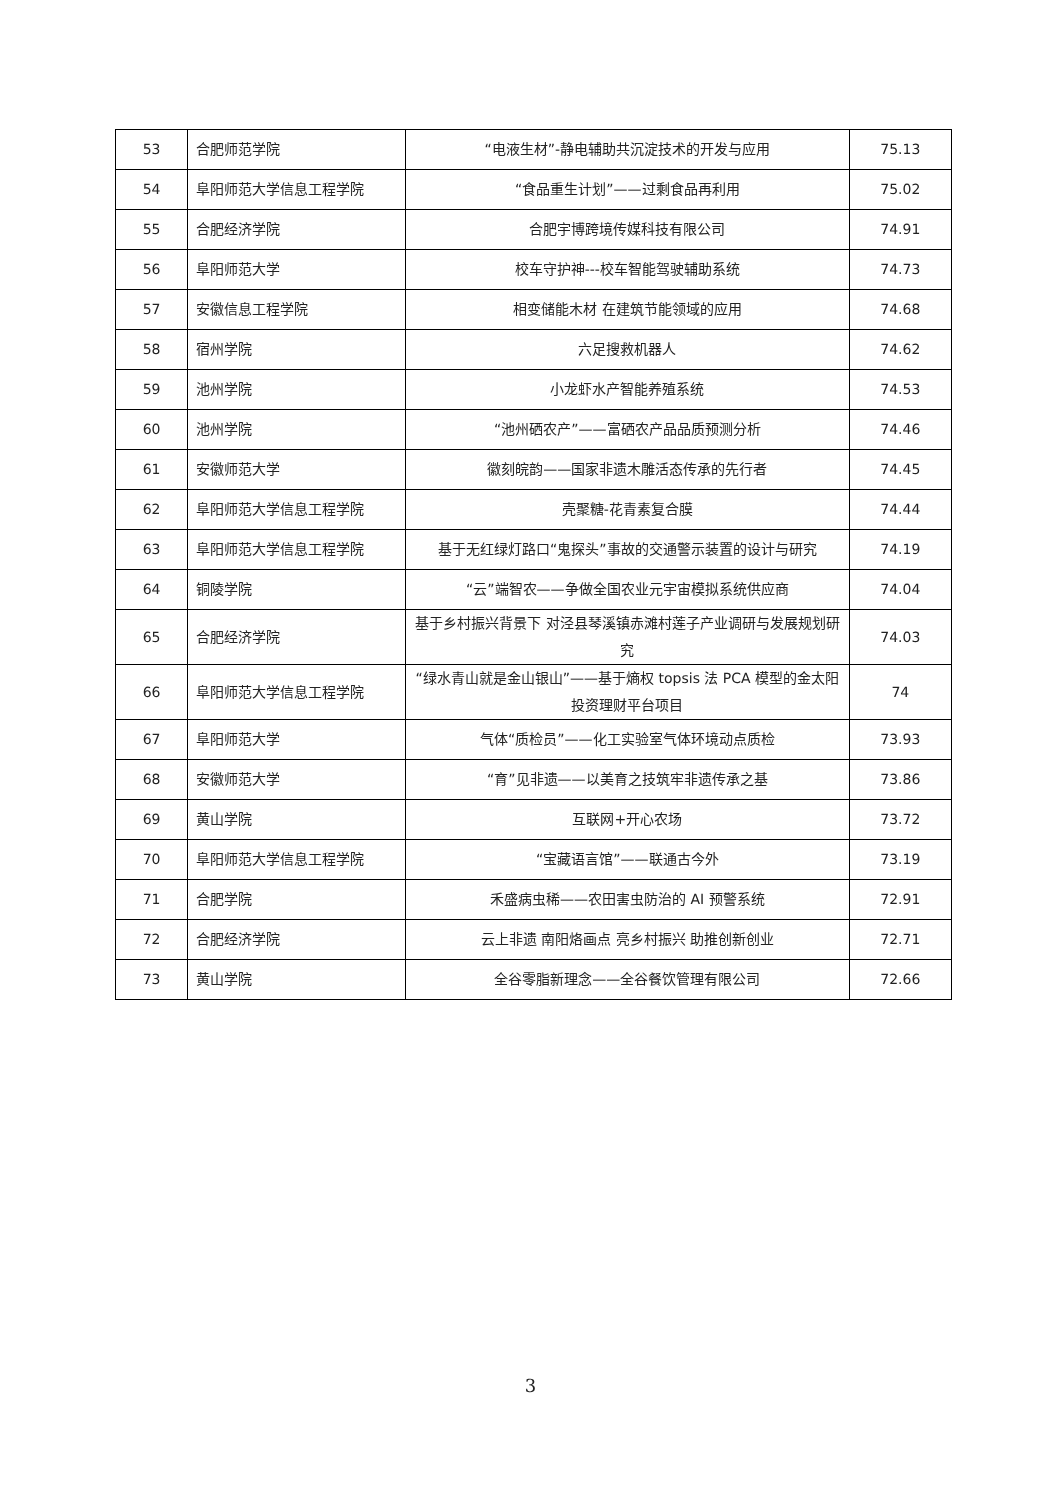| 53 | 合肥师范学院 | “电液生材”-静电辅助共沉淀技术的开发与应用 | 75.13 |
| 54 | 阜阳师范大学信息工程学院 | “食品重生计划”——过剩食品再利用 | 75.02 |
| 55 | 合肥经济学院 | 合肥宇博跨境传媒科技有限公司 | 74.91 |
| 56 | 阜阳师范大学 | 校车守护神---校车智能驾驶辅助系统 | 74.73 |
| 57 | 安徽信息工程学院 | 相变储能木材 在建筑节能领域的应用 | 74.68 |
| 58 | 宿州学院 | 六足搜救机器人 | 74.62 |
| 59 | 池州学院 | 小龙虾水产智能养殖系统 | 74.53 |
| 60 | 池州学院 | “池州硒农产”——富硒农产品品质预测分析 | 74.46 |
| 61 | 安徽师范大学 | 徽刻皖韵——国家非遗木雕活态传承的先行者 | 74.45 |
| 62 | 阜阳师范大学信息工程学院 | 壳聚糖-花青素复合膜 | 74.44 |
| 63 | 阜阳师范大学信息工程学院 | 基于无红绿灯路口“鬼探头”事故的交通警示装置的设计与研究 | 74.19 |
| 64 | 铜陵学院 | “云”端智农——争做全国农业元宇宙模拟系统供应商 | 74.04 |
| 65 | 合肥经济学院 | 基于乡村振兴背景下 对泾县琴溪镇赤滩村莲子产业调研与发展规划研究 | 74.03 |
| 66 | 阜阳师范大学信息工程学院 | “绿水青山就是金山银山”——基于熵权 topsis 法 PCA 模型的金太阳投资理财平台项目 | 74 |
| 67 | 阜阳师范大学 | 气体“质检员”——化工实验室气体环境动点质检 | 73.93 |
| 68 | 安徽师范大学 | “育”见非遗——以美育之技筑牢非遗传承之基 | 73.86 |
| 69 | 黄山学院 | 互联网+开心农场 | 73.72 |
| 70 | 阜阳师范大学信息工程学院 | “宝藏语言馆”——联通古今外 | 73.19 |
| 71 | 合肥学院 | 禾盛病虫稀——农田害虫防治的 AI 预警系统 | 72.91 |
| 72 | 合肥经济学院 | 云上非遗 南阳烙画点 亮乡村振兴 助推创新创业 | 72.71 |
| 73 | 黄山学院 | 全谷零脂新理念——全谷餐饮管理有限公司 | 72.66 |
3